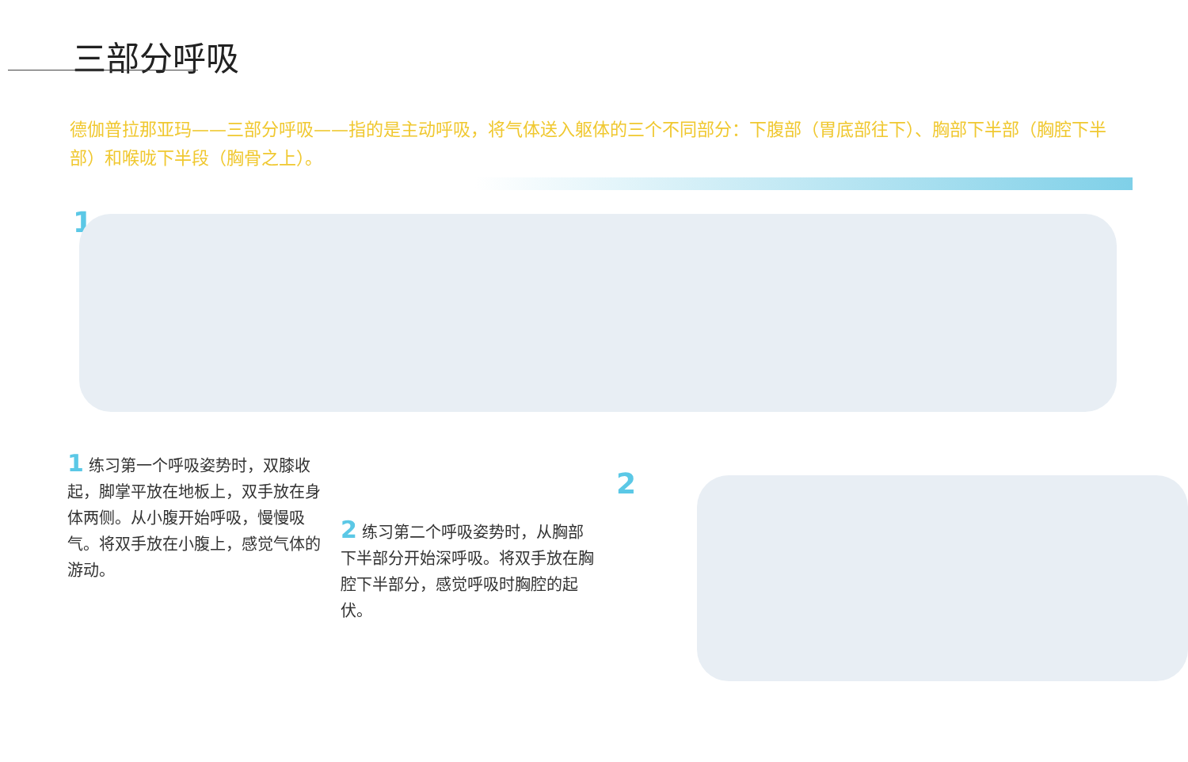三部分呼吸
德伽普拉那亚玛——三部分呼吸——指的是主动呼吸，将气体送入躯体的三个不同部分：下腹部（胃底部往下）、胸部下半部（胸腔下半部）和喉咙下半段（胸骨之上）。
1
1 练习第一个呼吸姿势时，双膝收起，脚掌平放在地板上，双手放在身体两侧。从小腹开始呼吸，慢慢吸气。将双手放在小腹上，感觉气体的游动。
2
2 练习第二个呼吸姿势时，从胸部下半部分开始深呼吸。将双手放在胸腔下半部分，感觉呼吸时胸腔的起伏。